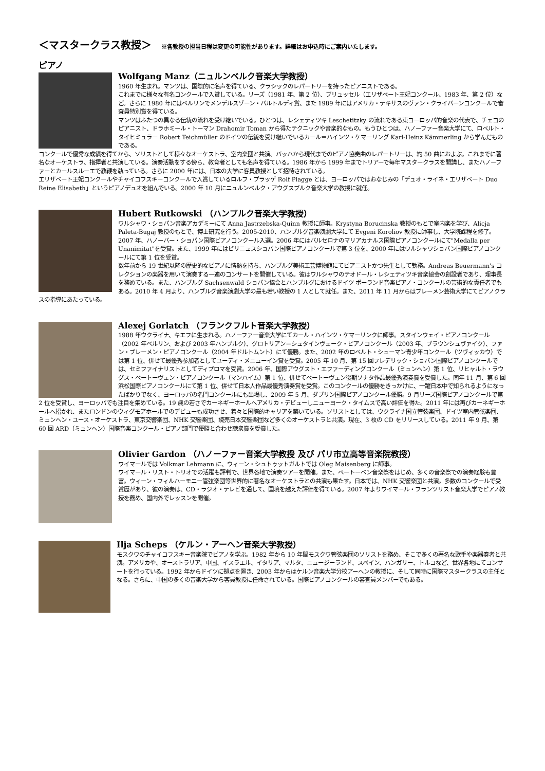＜マスタークラス教授＞ ※各教授の担当日程は変更の可能性があります。詳細はお申込時にご案内いたします。
ピアノ
Wolfgang Manz（ニュルンベルク音楽大学教授）
1960 年生まれ。マンツは、国際的に名声を得ている、クラシックのレパートリーを持ったピアニストである。
これまでに様々な有名コンクールで入賞している。リーズ（1981 年、第 2 位）、ブリュッセル（エリザベート王妃コンクール、1983 年、第 2 位）など。さらに 1980 年にはベルリンでメンデルスゾーン・バルトルディ賞、また 1989 年にはアメリカ・テキサスのヴァン・クライバーンコンクールで審査員特別賞を得ている。
マンツはふたつの異なる伝統の流れを受け継いでいる。ひとつは、レシェティツキ Leschetitzky の流れである東ヨーロッパ的音楽の代表で、チェコのピアニスト、ドラホミール・トーマン Drahomir Toman から得たテクニックや音楽的なもの。もうひとつは、ハノーファー音楽大学にて、ロベルト・タイヒミュラー Robert Teichmüller のドイツの伝統を受け継いでいるカール＝ハインツ・ケマーリング Karl-Heinz Kämmerling から学んだものである。
コンクールで優秀な成績を得てから、ソリストとして様々なオーケストラ、室内楽団と共演。バッハから現代までのピアノ協奏曲のレパートリーは、約 50 曲におよぶ。これまでに著名なオーケストラ、指揮者と共演している。演奏活動をする傍ら、教育者としても名声を得ている。1986 年から 1999 年までトリアーで毎年マスタークラスを開講し、またハノーファーとカールスルーエで教鞭を執っている。さらに 2000 年には、日本の大学に客員教授として招待されている。
エリザベート王妃コンクールやチャイコフスキーコンクールで入賞しているロルフ・プラッゲ Rolf Plagge とは、ヨーロッパではおなじみの「デュオ・ライネ・エリザベート Duo Reine Elisabeth」というピアノデュオを組んでいる。2000 年 10 月にニュルンベルク・アウグスブルク音楽大学の教授に就任。
Hubert Rutkowski （ハンブルク音楽大学教授）
ワルシャワ・ショパン音楽アカデミーにて Anna Jastrzebska-Quinn 教授に師事。Krystyna Borucinska 教授のもとで室内楽を学び、Alicja Paleta-Bugaj 教授のもとで、博士研究を行う。2005-2010、ハンブルグ音楽演劇大学にて Evgeni Koroliov 教授に師事し、大学院課程を修了。
2007 年、ハノーバー・ショパン国際ピアノコンクール入選。2006 年にはバルセロナのマリアカナルス国際ピアノコンクールにて"Medalla per Unanimitat"を受賞。また、1999 年にはビリニュスショパン国際ピアノコンクールで第 3 位を、2000 年にはワルシャワショパン国際ピアノコンクールにて第 1 位を受賞。
数年前から 19 世紀以降の歴史的なピアノに情熱を持ち、ハンブルグ美術工芸博物館にてピアニストかつ先生として勤務。Andreas Beuermann's コレクションの楽器を用いて演奏する一連のコンサートを開催している。彼はワルシャワのテオドール・レシェティツキ音楽協会の創設者であり、理事長を務めている。また、ハンブルグ Sachsenwald ショパン協会とハンブルグにおけるドイツ ポーランド音楽ピアノ・コンクールの芸術的な責任者でもある。2010 年 4 月より、ハンブルグ音楽演劇大学の最も若い教授の 1 人として就任。また、2011 年 11 月からはブレーメン芸術大学にてピアノクラスの指導にあたっている。
Alexej Gorlatch （フランクフルト音楽大学教授）
1988 年ウクライナ、キエフに生まれる。ハノーファー音楽大学にてカール・ハインツ・ケマーリンクに師事。スタインウェイ・ピアノコンクール（2002 年ベルリン、および 2003 年ハンブルク）、グロトリアン＝シュタインヴェーク・ピアノコンクール（2003 年、ブラウンシュヴァイク）、ファン・ブレーメン・ピアノコンクール（2004 年ドルトムント）にて優勝。また、2002 年のロベルト・シューマン青少年コンクール（ツヴィッカウ）では第 1 位、併せて最優秀参加者としてユーディ・メニューイン賞を受賞。2005 年 10 月、第 15 回フレデリック・ショパン国際ピアノコンクールでは、セミファイナリストとしてディプロマを受賞。2006 年、国際アウグスト・エファーディングコンクール（ミュンヘン）第 1 位、リヒャルト・ラウグス・ベートーヴェン・ピアノコンクール（マンハイム）第 1 位、併せてベートーヴェン後期ソナタ作品最優秀演奏賞を受賞した。同年 11 月、第 6 回浜松国際ピアノコンクールにて第 1 位、併せて日本人作品最優秀演奏賞を受賞。このコンクールの優勝をきっかけに、一躍日本中で知られるようになったばかりでなく、ヨーロッパの名門コンクールにも出場し、2009 年 5 月、ダブリン国際ピアノコンクール優勝。9 月リーズ国際ピアノコンクールで第 2 位を受賞し、ヨーロッパでも注目を集めている。19 歳の若さでカーネギーホールへアメリカ・デビューしニューヨーク・タイムスで高い評価を得た。2011 年には再びカーネギーホールへ招かれ、またロンドンのウィグモアホールでのデビューも成功させ、着々と国際的キャリアを築いている。ソリストとしては、ウクライナ国立管弦楽団、ドイツ室内管弦楽団、ミュンヘン・ユース・オーケストラ、東京交響楽団、NHK 交響楽団、読売日本交響楽団など多くのオーケストラと共演。現在、3 枚の CD をリリースしている。2011 年 9 月、第 60 回 ARD（ミュンヘン）国際音楽コンクール・ピアノ部門で優勝と合わせ聴衆賞を受賞した。
Olivier Gardon （ハノーファー音楽大学教授 及び パリ市立高等音楽院教授）
ワイマールでは Volkmar Lehmann に、ウィーン・シュトゥットガルトでは Oleg Maisenberg に師事。
ワイマール・リスト・トリオでの活躍も評判で、世界各地で演奏ツアーを開催。また、ベートーベン音楽祭をはじめ、多くの音楽祭での演奏経験も豊富。ウィーン・フィルハーモニー管弦楽団等世界的に著名なオーケストラとの共演も果たす。日本では、NHK 交響楽団と共演。多数のコンクールで受賞歴があり、彼の演奏は、CD・ラジオ・テレビを通して、国境を越えた評価を得ている。2007 年よりワイマール・フランツリスト音楽大学でピアノ教授を務め、国内外でレッスンを開催。
Ilja Scheps （ケルン・アーヘン音楽大学教授）
モスクワのチャイコフスキー音楽院でピアノを学ぶ。1982 年から 10 年間モスクワ管弦楽団のソリストを務め、そこで多くの著名な歌手や楽器奏者と共演。アメリカや、オーストラリア、中国、イスラエル、イタリア、マルタ、ニュージーランド、スペイン、ハンガリー、トルコなど、世界各地にてコンサートを行っている。1992 年からドイツに拠点を置き、2003 年からはケルン音楽大学分校アーヘンの教授に、そして同時に国際マスタークラスの主任となる。さらに、中国の多くの音楽大学から客員教授に任命されている。国際ピアノコンクールの審査員メンバーでもある。